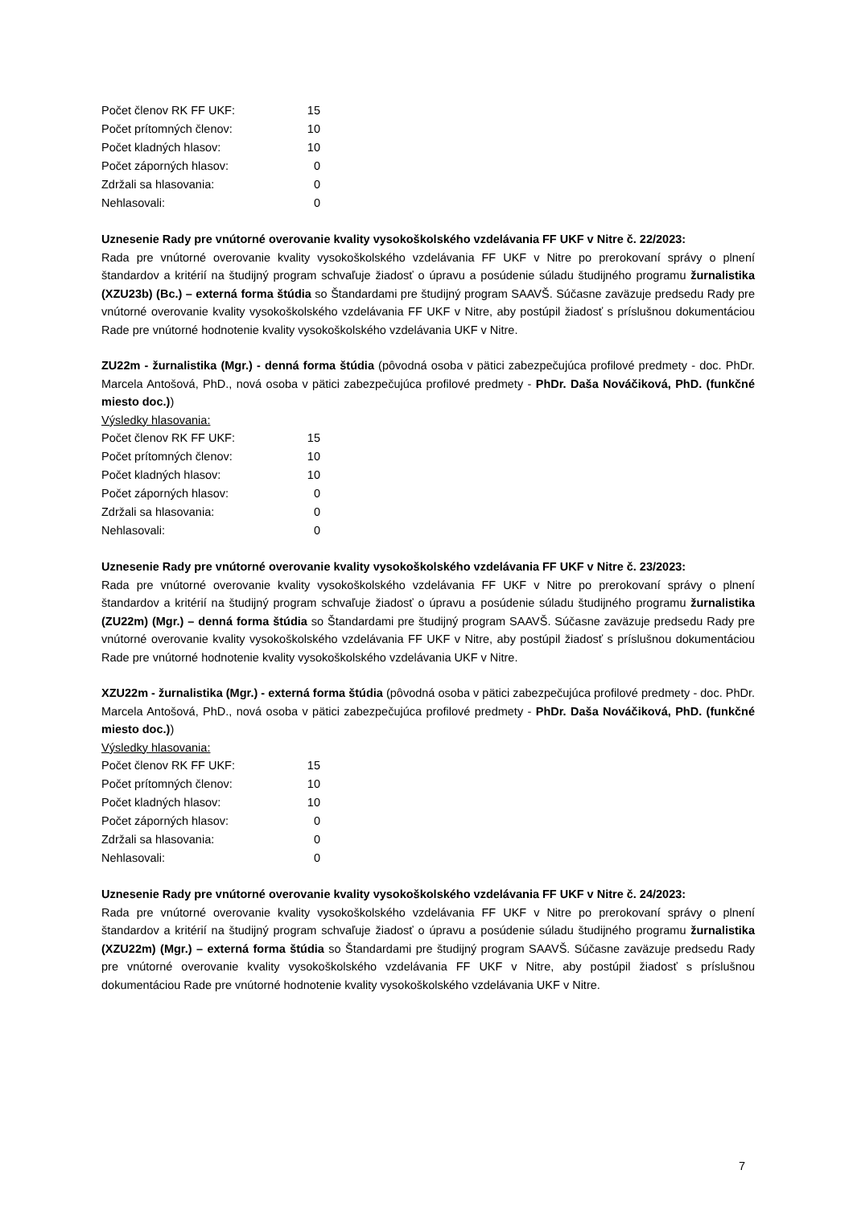| Počet členov RK FF UKF: | 15 |
| Počet prítomných členov: | 10 |
| Počet kladných hlasov: | 10 |
| Počet záporných hlasov: | 0 |
| Zdržali sa hlasovania: | 0 |
| Nehlasovali: | 0 |
Uznesenie Rady pre vnútorné overovanie kvality vysokoškolského vzdelávania FF UKF v Nitre č. 22/2023:
Rada pre vnútorné overovanie kvality vysokoškolského vzdelávania FF UKF v Nitre po prerokovaní správy o plnení štandardov a kritérií na študijný program schvaľuje žiadosť o úpravu a posúdenie súladu študijného programu žurnalistika (XZU23b) (Bc.) – externá forma štúdia so Štandardami pre študijný program SAAVŠ. Súčasne zaväzuje predsedu Rady pre vnútorné overovanie kvality vysokoškolského vzdelávania FF UKF v Nitre, aby postúpil žiadosť s príslušnou dokumentáciou Rade pre vnútorné hodnotenie kvality vysokoškolského vzdelávania UKF v Nitre.
ZU22m - žurnalistika (Mgr.) - denná forma štúdia (pôvodná osoba v pätici zabezpečujúca profilové predmety - doc. PhDr. Marcela Antošová, PhD., nová osoba v pätici zabezpečujúca profilové predmety - PhDr. Daša Nováčiková, PhD. (funkčné miesto doc.))
Výsledky hlasovania:
| Počet členov RK FF UKF: | 15 |
| Počet prítomných členov: | 10 |
| Počet kladných hlasov: | 10 |
| Počet záporných hlasov: | 0 |
| Zdržali sa hlasovania: | 0 |
| Nehlasovali: | 0 |
Uznesenie Rady pre vnútorné overovanie kvality vysokoškolského vzdelávania FF UKF v Nitre č. 23/2023:
Rada pre vnútorné overovanie kvality vysokoškolského vzdelávania FF UKF v Nitre po prerokovaní správy o plnení štandardov a kritérií na študijný program schvaľuje žiadosť o úpravu a posúdenie súladu študijného programu žurnalistika (ZU22m) (Mgr.) – denná forma štúdia so Štandardami pre študijný program SAAVŠ. Súčasne zaväzuje predsedu Rady pre vnútorné overovanie kvality vysokoškolského vzdelávania FF UKF v Nitre, aby postúpil žiadosť s príslušnou dokumentáciou Rade pre vnútorné hodnotenie kvality vysokoškolského vzdelávania UKF v Nitre.
XZU22m - žurnalistika (Mgr.) - externá forma štúdia (pôvodná osoba v pätici zabezpečujúca profilové predmety - doc. PhDr. Marcela Antošová, PhD., nová osoba v pätici zabezpečujúca profilové predmety - PhDr. Daša Nováčiková, PhD. (funkčné miesto doc.))
Výsledky hlasovania:
| Počet členov RK FF UKF: | 15 |
| Počet prítomných členov: | 10 |
| Počet kladných hlasov: | 10 |
| Počet záporných hlasov: | 0 |
| Zdržali sa hlasovania: | 0 |
| Nehlasovali: | 0 |
Uznesenie Rady pre vnútorné overovanie kvality vysokoškolského vzdelávania FF UKF v Nitre č. 24/2023:
Rada pre vnútorné overovanie kvality vysokoškolského vzdelávania FF UKF v Nitre po prerokovaní správy o plnení štandardov a kritérií na študijný program schvaľuje žiadosť o úpravu a posúdenie súladu študijného programu žurnalistika (XZU22m) (Mgr.) – externá forma štúdia so Štandardami pre študijný program SAAVŠ. Súčasne zaväzuje predsedu Rady pre vnútorné overovanie kvality vysokoškolského vzdelávania FF UKF v Nitre, aby postúpil žiadosť s príslušnou dokumentáciou Rade pre vnútorné hodnotenie kvality vysokoškolského vzdelávania UKF v Nitre.
7